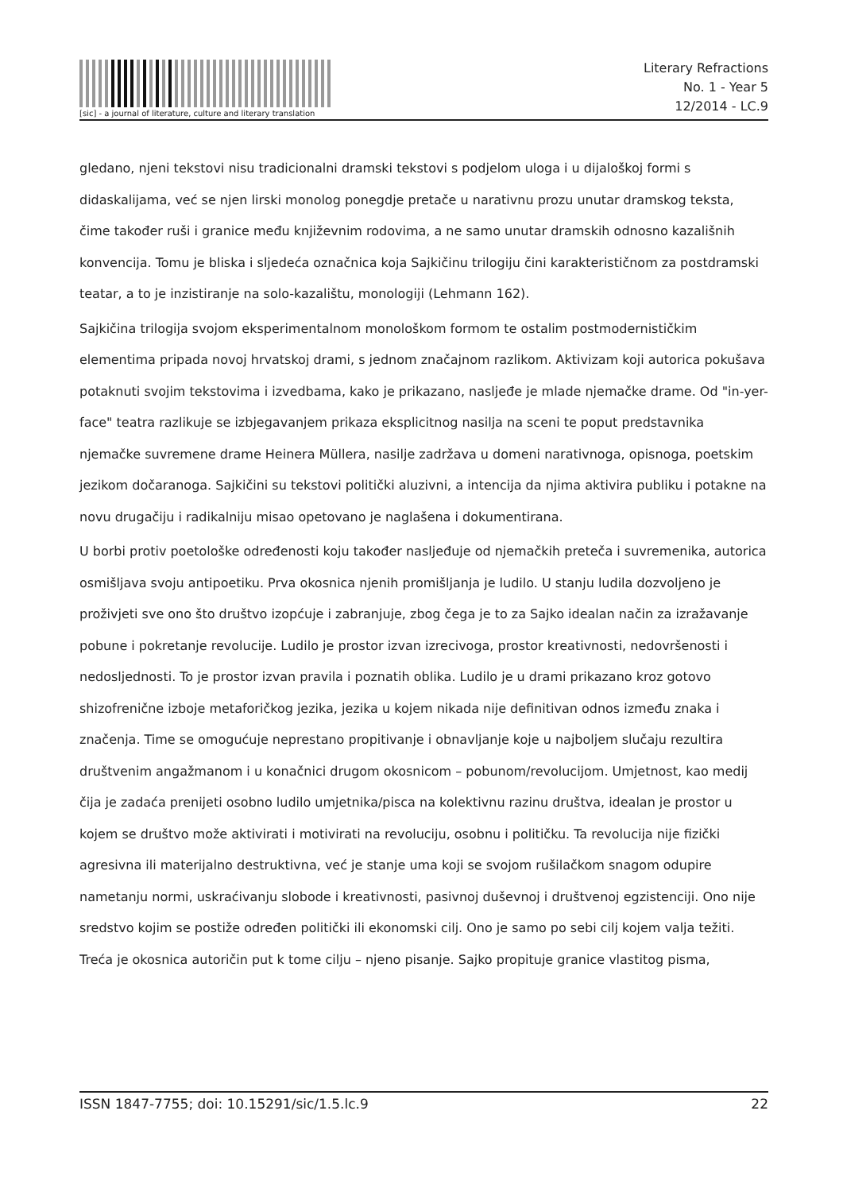[sic] - a journal of literature, culture and literary translation
Literary Refractions
No. 1 - Year 5
12/2014 - LC.9
gledano, njeni tekstovi nisu tradicionalni dramski tekstovi s podjelom uloga i u dijaloškoj formi s didaskalijama, već se njen lirski monolog ponegdje pretače u narativnu prozu unutar dramskog teksta, čime također ruši i granice među književnim rodovima, a ne samo unutar dramskih odnosno kazališnih konvencija. Tomu je bliska i sljedeća označnica koja Sajkičinu trilogiju čini karakterističnom za postdramski teatar, a to je inzistiranje na solo-kazalištu, monologiji (Lehmann 162).
Sajkičina trilogija svojom eksperimentalnom monološkom formom te ostalim postmodernističkim elementima pripada novoj hrvatskoj drami, s jednom značajnom razlikom. Aktivizam koji autorica pokušava potaknuti svojim tekstovima i izvedbama, kako je prikazano, nasljeđe je mlade njemačke drame. Od "in-yer-face" teatra razlikuje se izbjegavanjem prikaza eksplicitnog nasilja na sceni te poput predstavnika njemačke suvremene drame Heinera Müllera, nasilje zadržava u domeni narativnoga, opisnoga, poetskim jezikom dočaranoga. Sajkičini su tekstovi politički aluzivni, a intencija da njima aktivira publiku i potakne na novu drugačiju i radikalniju misao opetovano je naglašena i dokumentirana.
U borbi protiv poetološke određenosti koju također nasljeđuje od njemačkih preteča i suvremenika, autorica osmišljava svoju antipoetiku. Prva okosnica njenih promišljanja je ludilo. U stanju ludila dozvoljeno je proživjeti sve ono što društvo izopćuje i zabranjuje, zbog čega je to za Sajko idealan način za izražavanje pobune i pokretanje revolucije. Ludilo je prostor izvan izrecivoga, prostor kreativnosti, nedovršenosti i nedosljednosti. To je prostor izvan pravila i poznatih oblika. Ludilo je u drami prikazano kroz gotovo shizofrenične izboje metaforičkog jezika, jezika u kojem nikada nije definitivan odnos između znaka i značenja. Time se omogućuje neprestano propitivanje i obnavljanje koje u najboljem slučaju rezultira društvenim angažmanom i u konačnici drugom okosnicom – pobunom/revolucijom. Umjetnost, kao medij čija je zadaća prenijeti osobno ludilo umjetnika/pisca na kolektivnu razinu društva, idealan je prostor u kojem se društvo može aktivirati i motivirati na revoluciju, osobnu i političku. Ta revolucija nije fizički agresivna ili materijalno destruktivna, već je stanje uma koji se svojom rušilačkom snagom odupire nametanju normi, uskraćivanju slobode i kreativnosti, pasivnoj duševnoj i društvenoj egzistenciji. Ono nije sredstvo kojim se postiže određen politički ili ekonomski cilj. Ono je samo po sebi cilj kojem valja težiti. Treća je okosnica autoričin put k tome cilju – njeno pisanje. Sajko propituje granice vlastitog pisma,
ISSN 1847-7755; doi: 10.15291/sic/1.5.lc.9 22